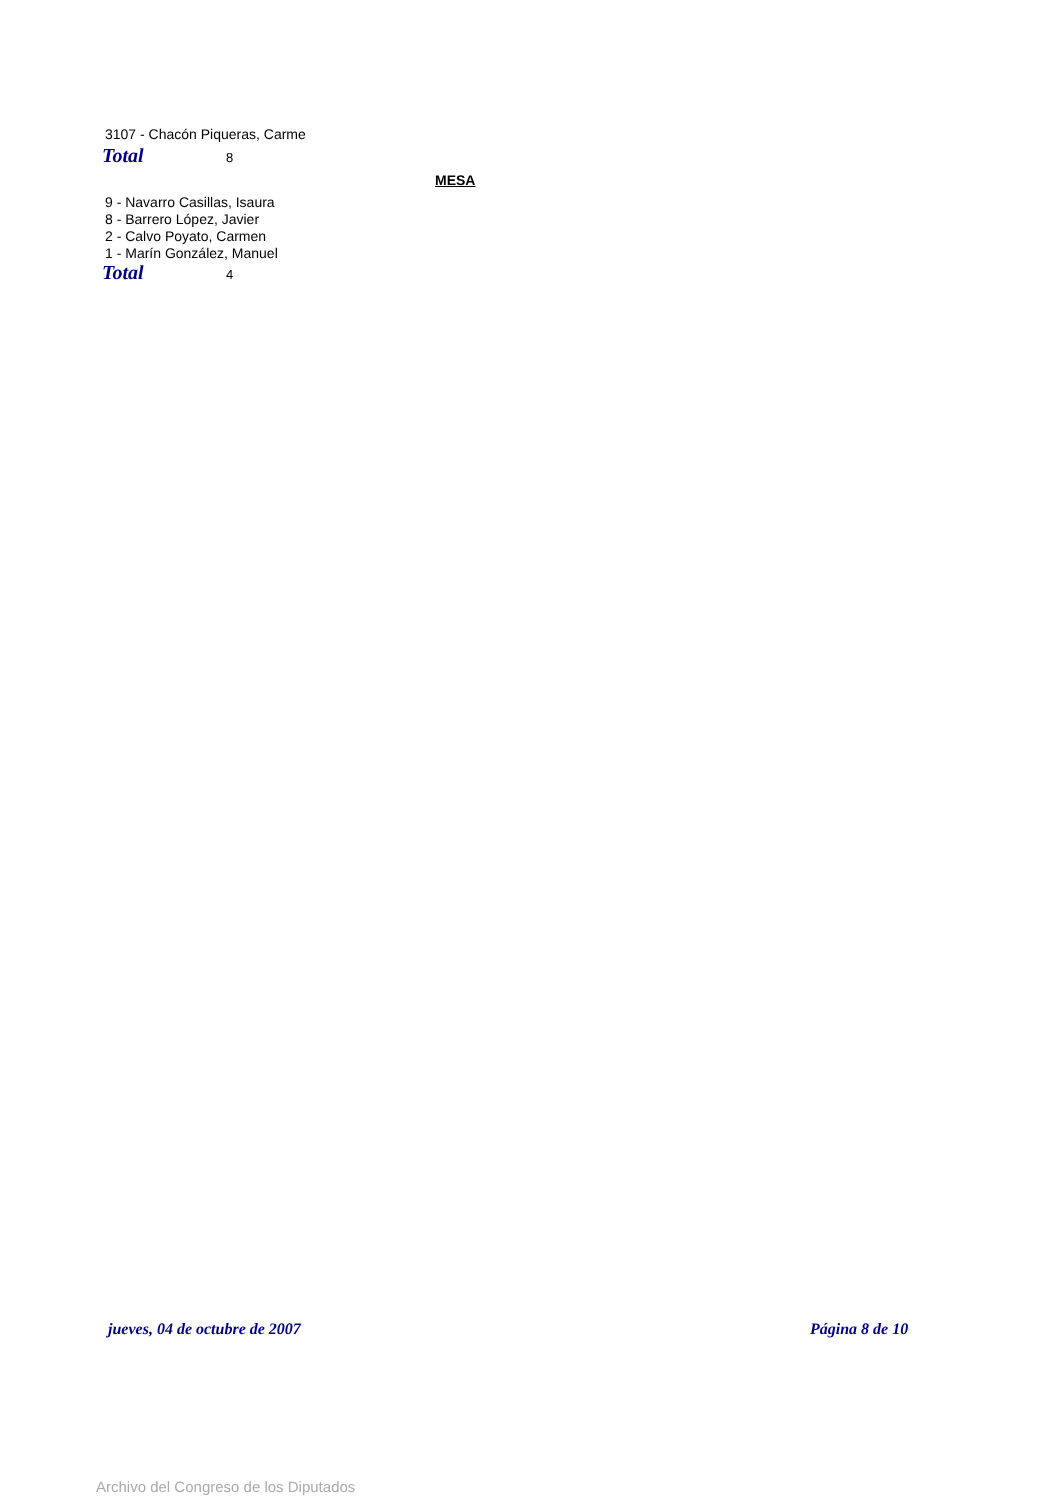3107 - Chacón Piqueras, Carme
Total 8
MESA
9 - Navarro Casillas, Isaura
8 - Barrero López, Javier
2 - Calvo Poyato, Carmen
1 - Marín González, Manuel
Total 4
jueves, 04 de octubre de 2007 Página 8 de 10
Archivo del Congreso de los Diputados